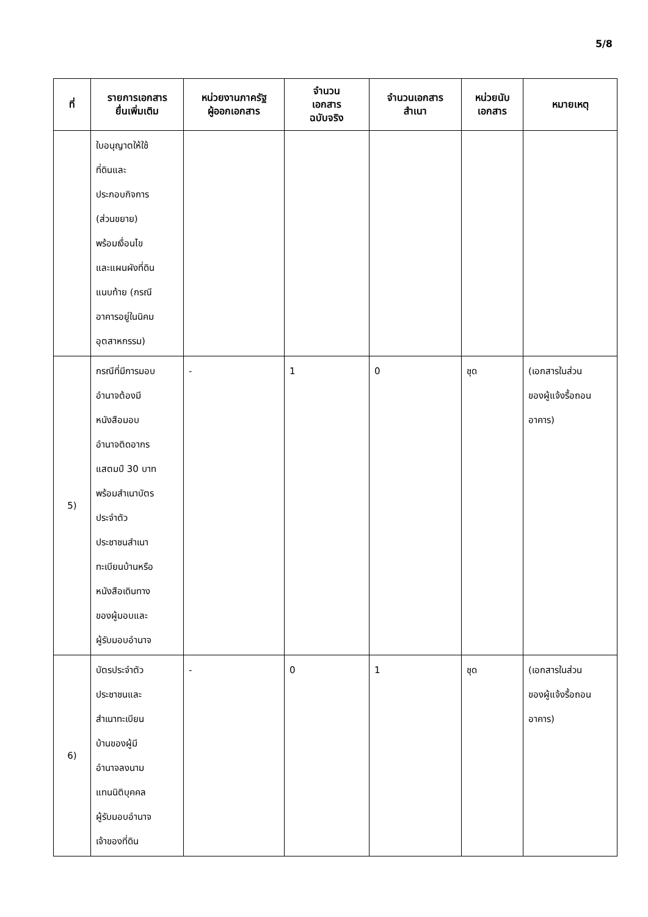5/8
| ที่ | รายการเอกสาร ยื่นเพิ่มเติม | หน่วยงานภาครัฐ ผู้ออกเอกสาร | จำนวน เอกสาร ฉบับจริง | จำนวนเอกสาร สำเนา | หน่วยนับ เอกสาร | หมายเหตุ |
| --- | --- | --- | --- | --- | --- | --- |
| | ใบอนุญาตให้ใช้ ที่ดินและ ประกอบกิจการ (ส่วนขยาย) พร้อมเงื่อนไข และแผนผังที่ดิน แนบท้าย (กรณี อาคารอยู่ในนิคม อุตสาหกรรม) | | | | | |
| 5) | กรณีที่มีการมอบ อำนาจต้องมี หนังสือมอบ อำนาจติดอากร แสตมป์ 30 บาท พร้อมสำเนาบัตร ประจำตัว ประชาชนสำเนา ทะเบียนบ้านหรือ หนังสือเดินทาง ของผู้มอบและ ผู้รับมอบอำนาจ | - | 1 | 0 | ชุด | (เอกสารในส่วน ของผู้แจ้งรื้อถอน อาคาร) |
| 6) | บัตรประจำตัว ประชาชนและ สำเนาทะเบียน บ้านของผู้มี อำนาจลงนาม แทนนิติบุคคล ผู้รับมอบอำนาจ เจ้าของที่ดิน | - | 0 | 1 | ชุด | (เอกสารในส่วน ของผู้แจ้งรื้อถอน อาคาร) |